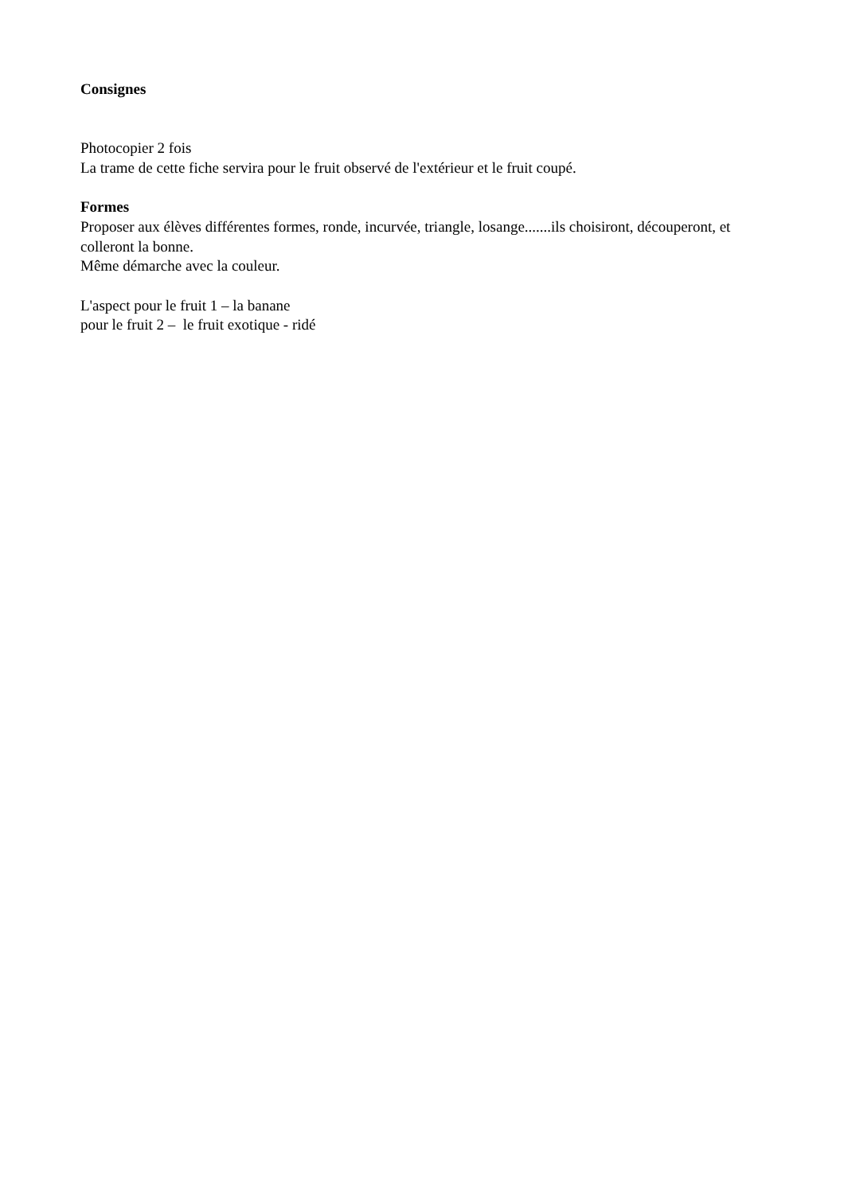Consignes
Photocopier 2 fois
La trame de cette fiche servira pour le fruit observé de l'extérieur et le fruit coupé.
Formes
Proposer aux élèves différentes formes, ronde, incurvée, triangle, losange.......ils choisiront, découperont, et colleront la bonne.
Même démarche avec la couleur.
L'aspect pour le fruit 1 – la banane
pour le fruit 2 – le fruit exotique - ridé